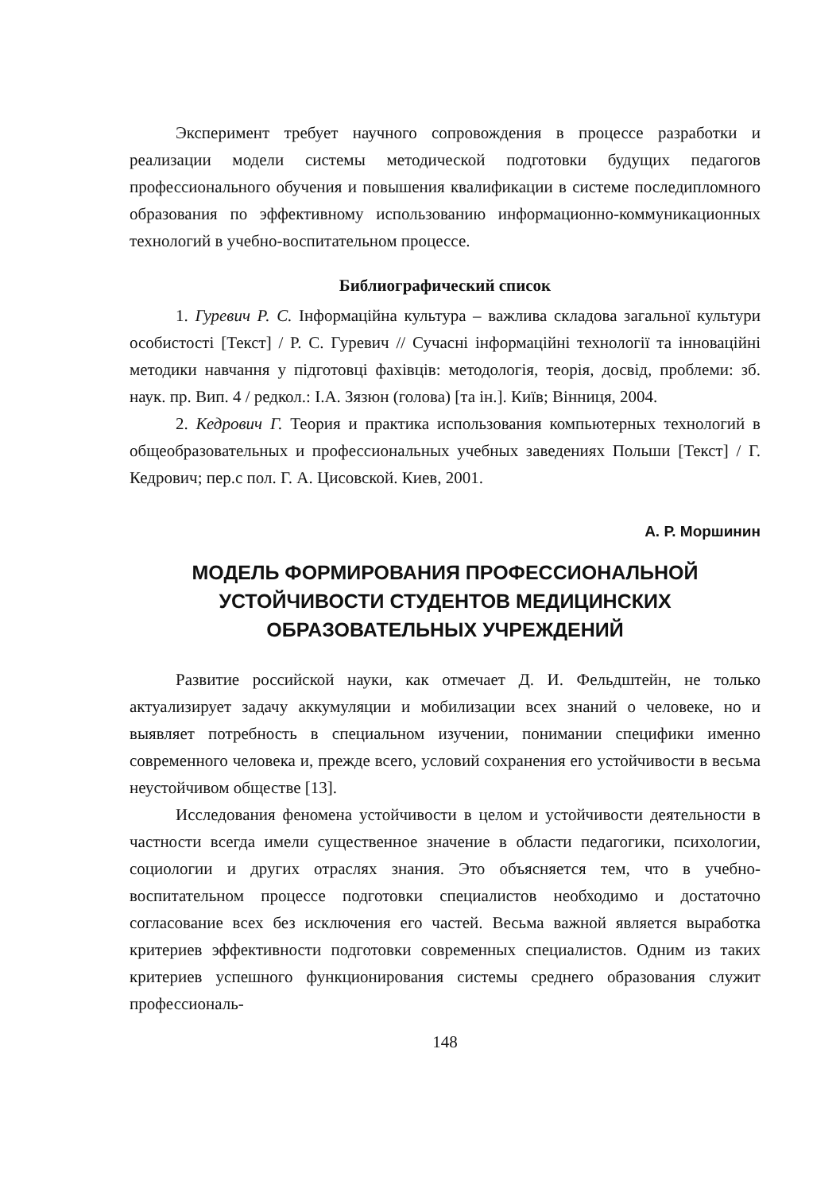Эксперимент требует научного сопровождения в процессе разработки и реализации модели системы методической подготовки будущих педагогов профессионального обучения и повышения квалификации в системе последипломного образования по эффективному использованию информационно-коммуникационных технологий в учебно-воспитательном процессе.
Библиографический список
1. Гуревич Р. С. Інформаційна культура – важлива складова загальної культури особистості [Текст] / Р. С. Гуревич // Сучасні інформаційні технології та інноваційні методики навчання у підготовці фахівців: методологія, теорія, досвід, проблеми: зб. наук. пр. Вип. 4 / редкол.: І.А. Зязюн (голова) [та ін.]. Київ; Вінниця, 2004.
2. Кедрович Г. Теория и практика использования компьютерных технологий в общеобразовательных и профессиональных учебных заведениях Польши [Текст] / Г. Кедрович; пер.с пол. Г. А. Цисовской. Киев, 2001.
А. Р. Моршинин
МОДЕЛЬ ФОРМИРОВАНИЯ ПРОФЕССИОНАЛЬНОЙ
УСТОЙЧИВОСТИ СТУДЕНТОВ МЕДИЦИНСКИХ
ОБРАЗОВАТЕЛЬНЫХ УЧРЕЖДЕНИЙ
Развитие российской науки, как отмечает Д. И. Фельдштейн, не только актуализирует задачу аккумуляции и мобилизации всех знаний о человеке, но и выявляет потребность в специальном изучении, понимании специфики именно современного человека и, прежде всего, условий сохранения его устойчивости в весьма неустойчивом обществе [13].
Исследования феномена устойчивости в целом и устойчивости деятельности в частности всегда имели существенное значение в области педагогики, психологии, социологии и других отраслях знания. Это объясняется тем, что в учебно-воспитательном процессе подготовки специалистов необходимо и достаточно согласование всех без исключения его частей. Весьма важной является выработка критериев эффективности подготовки современных специалистов. Одним из таких критериев успешного функционирования системы среднего образования служит профессиональ-
148